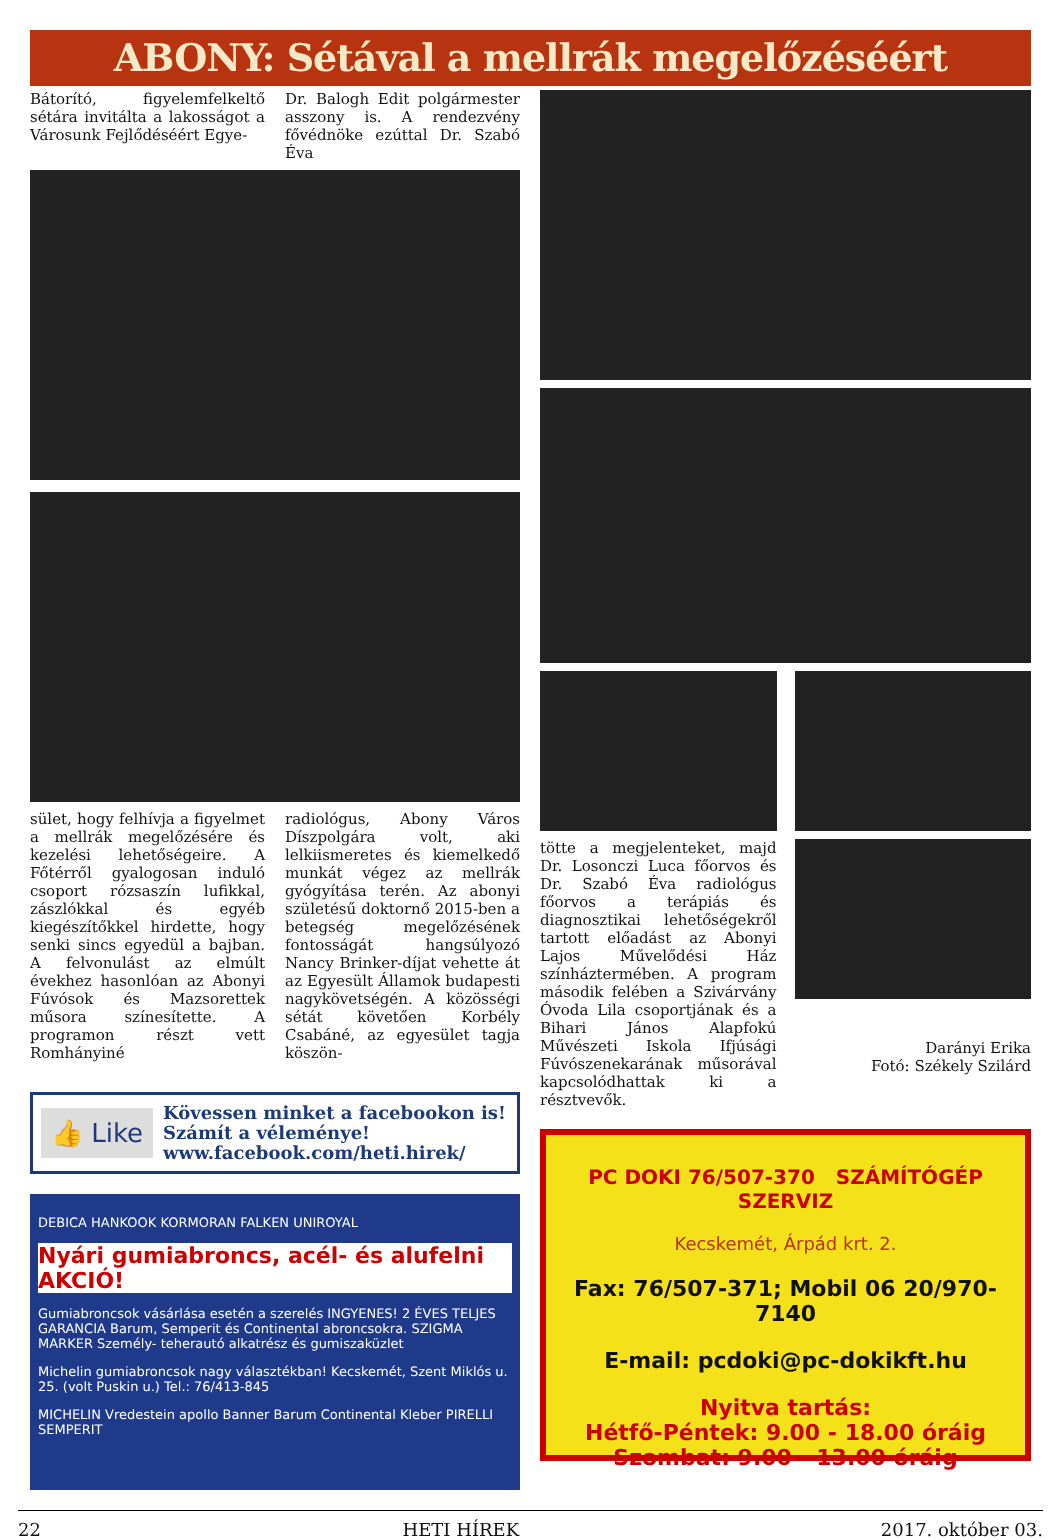ABONY: Sétával a mellrák megelőzéséért
Bátorító, figyelemfelkeltő sétára invitálta a lakosságot a Városunk Fejlődéséért Egye-
Dr. Balogh Edit polgármester asszony is. A rendezvény fővédnöke ezúttal Dr. Szabó Éva
sület, hogy felhívja a figyelmet a mellrák megelőzésére és kezelési lehetőségeire. A Főtérről gyalogosan induló csoport rózsaszín lufikkal, zászlókkal és egyéb kiegészítőkkel hirdette, hogy senki sincs egyedül a bajban. A felvonulást az elmúlt évekhez hasonlóan az Abonyi Fúvósok és Mazsorettek műsora színesítette. A programon részt vett Romhányiné
radiológus, Abony Város Díszpolgára volt, aki lelkiismeretes és kiemelkedő munkát végez az mellrák gyógyítása terén. Az abonyi születésű doktornő 2015-ben a betegség megelőzésének fontosságát hangsúlyozó Nancy Brinker-díjat vehette át az Egyesült Államok budapesti nagykövetségén. A közösségi sétát követően Korbély Csabáné, az egyesület tagja köszön-
👍 Like
Kövessen minket a facebookon is!
Számít a véleménye!
www.facebook.com/heti.hirek/
DEBICA HANKOOK KORMORAN FALKEN UNIROYAL
Nyári gumiabroncs, acél- és alufelni AKCIÓ!
Gumiabroncsok vásárlása esetén a szerelés INGYENES! 2 ÉVES TELJES GARANCIA Barum, Semperit és Continental abroncsokra. SZIGMA MARKER Személy- teherautó alkatrész és gumiszaküzlet
Michelin gumiabroncsok nagy választékban! Kecskemét, Szent Miklós u. 25. (volt Puskin u.) Tel.: 76/413-845
MICHELIN Vredestein apollo Banner Barum Continental Kleber PIRELLI SEMPERIT
tötte a megjelenteket, majd Dr. Losonczi Luca főorvos és Dr. Szabó Éva radiológus főorvos a terápiás és diagnosztikai lehetőségekről tartott előadást az Abonyi Lajos Művelődési Ház színháztermében. A program második felében a Szivárvány Óvoda Lila csoportjának és a Bihari János Alapfokú Művészeti Iskola Ifjúsági Fúvószenekarának műsorával kapcsolódhattak ki a résztvevők.
Darányi Erika
Fotó: Székely Szilárd
PC DOKI 76/507-370 SZÁMÍTÓGÉP SZERVIZ
Kecskemét, Árpád krt. 2.
Fax: 76/507-371; Mobil 06 20/970-7140
E-mail: pcdoki@pc-dokikft.hu
Nyitva tartás:
Hétfő-Péntek: 9.00 - 18.00 óráig
Szombat: 9.00 - 13.00 óráig
22 HETI HÍREK 2017. október 03.